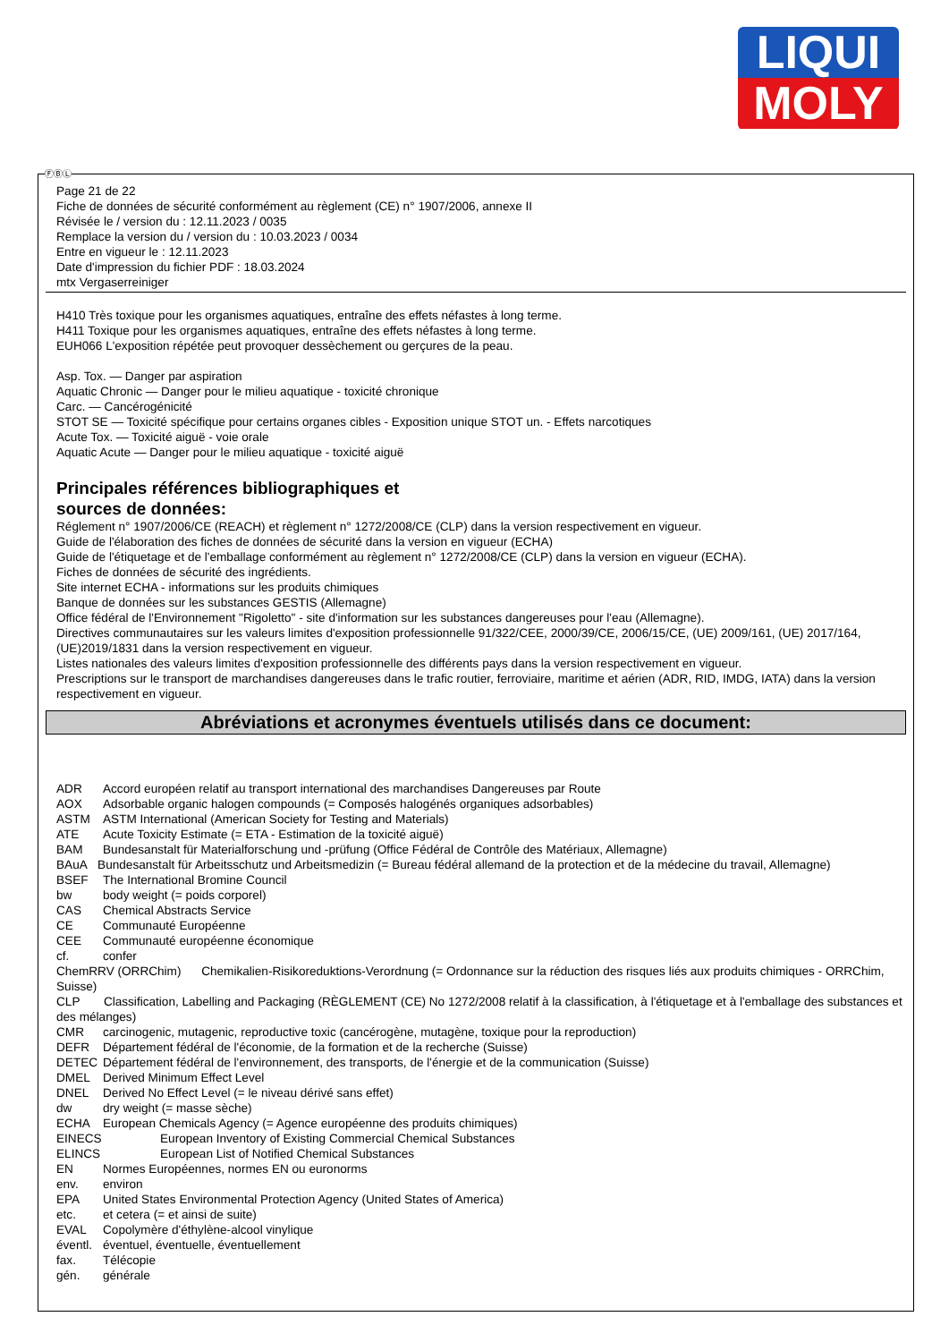LIQUI
MOLY
Page 21 de 22
Fiche de données de sécurité conformément au règlement (CE) n° 1907/2006, annexe II
Révisée le / version du : 12.11.2023 / 0035
Remplace la version du / version du : 10.03.2023 / 0034
Entre en vigueur le : 12.11.2023
Date d'impression du fichier PDF : 18.03.2024
mtx Vergaserreiniger
H410 Très toxique pour les organismes aquatiques, entraîne des effets néfastes à long terme.
H411 Toxique pour les organismes aquatiques, entraîne des effets néfastes à long terme.
EUH066 L'exposition répétée peut provoquer dessèchement ou gerçures de la peau.
Asp. Tox. — Danger par aspiration
Aquatic Chronic — Danger pour le milieu aquatique - toxicité chronique
Carc. — Cancérogénicité
STOT SE — Toxicité spécifique pour certains organes cibles - Exposition unique STOT un. - Effets narcotiques
Acute Tox. — Toxicité aiguë - voie orale
Aquatic Acute — Danger pour le milieu aquatique - toxicité aiguë
Principales références bibliographiques et
sources de données:
Réglement n° 1907/2006/CE (REACH) et règlement n° 1272/2008/CE (CLP) dans la version respectivement en vigueur.
Guide de l'élaboration des fiches de données de sécurité dans la version en vigueur (ECHA)
Guide de l'étiquetage et de l'emballage conformément au règlement n° 1272/2008/CE (CLP) dans la version en vigueur (ECHA).
Fiches de données de sécurité des ingrédients.
Site internet ECHA - informations sur les produits chimiques
Banque de données sur les substances GESTIS (Allemagne)
Office fédéral de l'Environnement "Rigoletto" - site d'information sur les substances dangereuses pour l'eau (Allemagne).
Directives communautaires sur les valeurs limites d'exposition professionnelle 91/322/CEE, 2000/39/CE, 2006/15/CE, (UE) 2009/161, (UE) 2017/164, (UE)2019/1831 dans la version respectivement en vigueur.
Listes nationales des valeurs limites d'exposition professionnelle des différents pays dans la version respectivement en vigueur.
Prescriptions sur le transport de marchandises dangereuses dans le trafic routier, ferroviaire, maritime et aérien (ADR, RID, IMDG, IATA) dans la version respectivement en vigueur.
Abréviations et acronymes éventuels utilisés dans ce document:
ADR Accord européen relatif au transport international des marchandises Dangereuses par Route
AOX Adsorbable organic halogen compounds (= Composés halogénés organiques adsorbables)
ASTM ASTM International (American Society for Testing and Materials)
ATE Acute Toxicity Estimate (= ETA - Estimation de la toxicité aiguë)
BAM Bundesanstalt für Materialforschung und -prüfung (Office Fédéral de Contrôle des Matériaux, Allemagne)
BAuA Bundesanstalt für Arbeitsschutz und Arbeitsmedizin (= Bureau fédéral allemand de la protection et de la médecine du travail, Allemagne)
BSEF The International Bromine Council
bw body weight (= poids corporel)
CAS Chemical Abstracts Service
CE Communauté Européenne
CEE Communauté européenne économique
cf. confer
ChemRRV (ORRChim) Chemikalien-Risikoreduktions-Verordnung (= Ordonnance sur la réduction des risques liés aux produits chimiques - ORRChim, Suisse)
CLP Classification, Labelling and Packaging (RÈGLEMENT (CE) No 1272/2008 relatif à la classification, à l'étiquetage et à l'emballage des substances et des mélanges)
CMR carcinogenic, mutagenic, reproductive toxic (cancérogène, mutagène, toxique pour la reproduction)
DEFR Département fédéral de l'économie, de la formation et de la recherche (Suisse)
DETEC Département fédéral de l'environnement, des transports, de l'énergie et de la communication (Suisse)
DMEL Derived Minimum Effect Level
DNEL Derived No Effect Level (= le niveau dérivé sans effet)
dw dry weight (= masse sèche)
ECHA European Chemicals Agency (= Agence européenne des produits chimiques)
EINECS European Inventory of Existing Commercial Chemical Substances
ELINCS European List of Notified Chemical Substances
EN Normes Européennes, normes EN ou euronorms
env. environ
EPA United States Environmental Protection Agency (United States of America)
etc. et cetera (= et ainsi de suite)
EVAL Copolymère d'éthylène-alcool vinylique
éventl. éventuel, éventuelle, éventuellement
fax. Télécopie
gén. générale
ⒻⒷⓁ